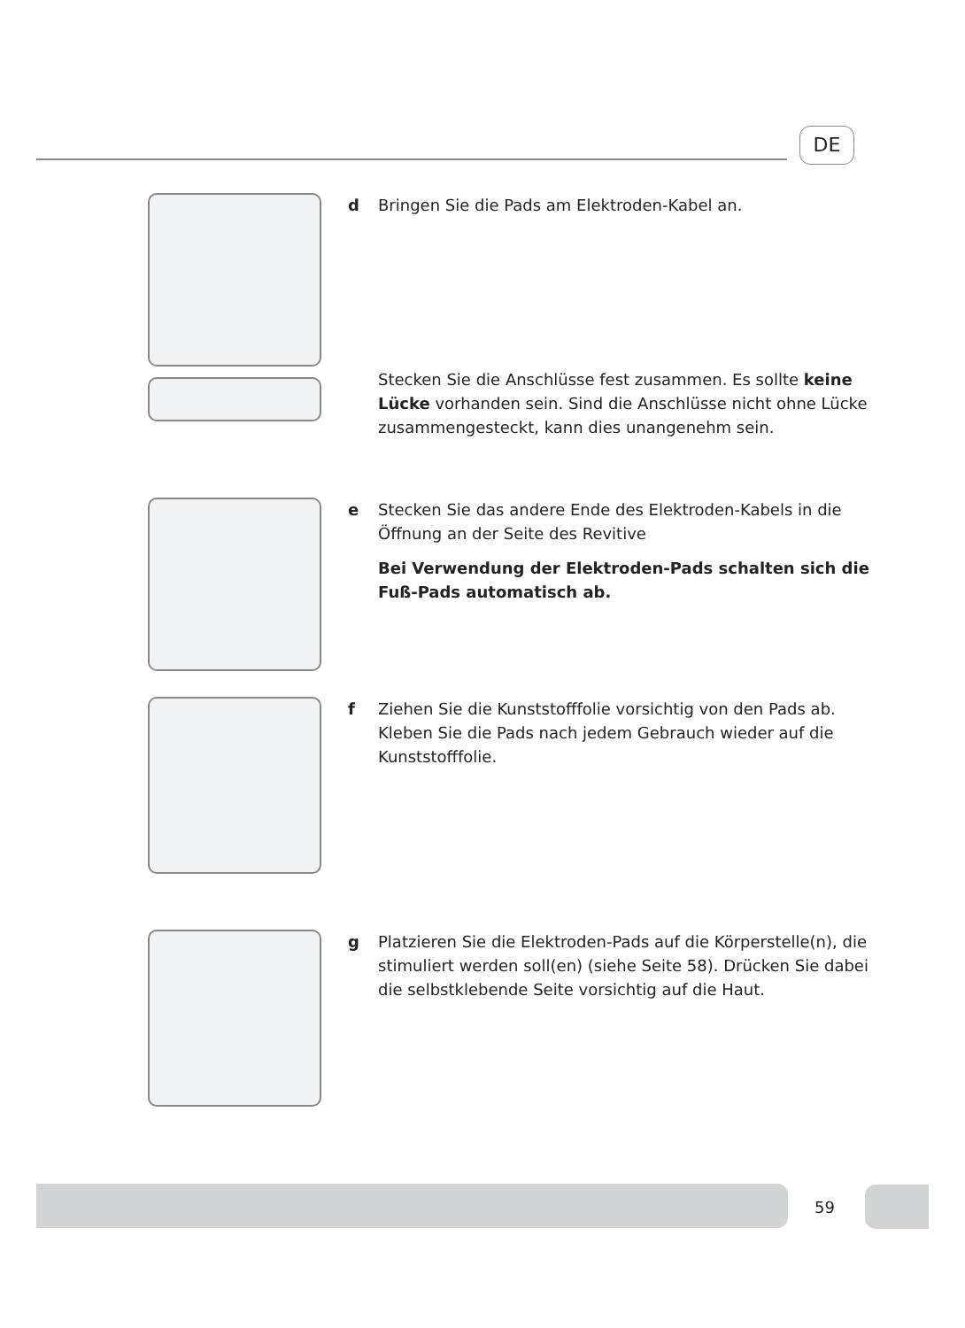DE
d Bringen Sie die Pads am Elektroden-Kabel an.
Stecken Sie die Anschlüsse fest zusammen. Es sollte keine Lücke vorhanden sein. Sind die Anschlüsse nicht ohne Lücke zusammengesteckt, kann dies unangenehm sein.
e Stecken Sie das andere Ende des Elektroden-Kabels in die Öffnung an der Seite des Revitive
Bei Verwendung der Elektroden-Pads schalten sich die Fuß-Pads automatisch ab.
f Ziehen Sie die Kunststofffolie vorsichtig von den Pads ab. Kleben Sie die Pads nach jedem Gebrauch wieder auf die Kunststofffolie.
g Platzieren Sie die Elektroden-Pads auf die Körperstelle(n), die stimuliert werden soll(en) (siehe Seite 58). Drücken Sie dabei die selbstklebende Seite vorsichtig auf die Haut.
59